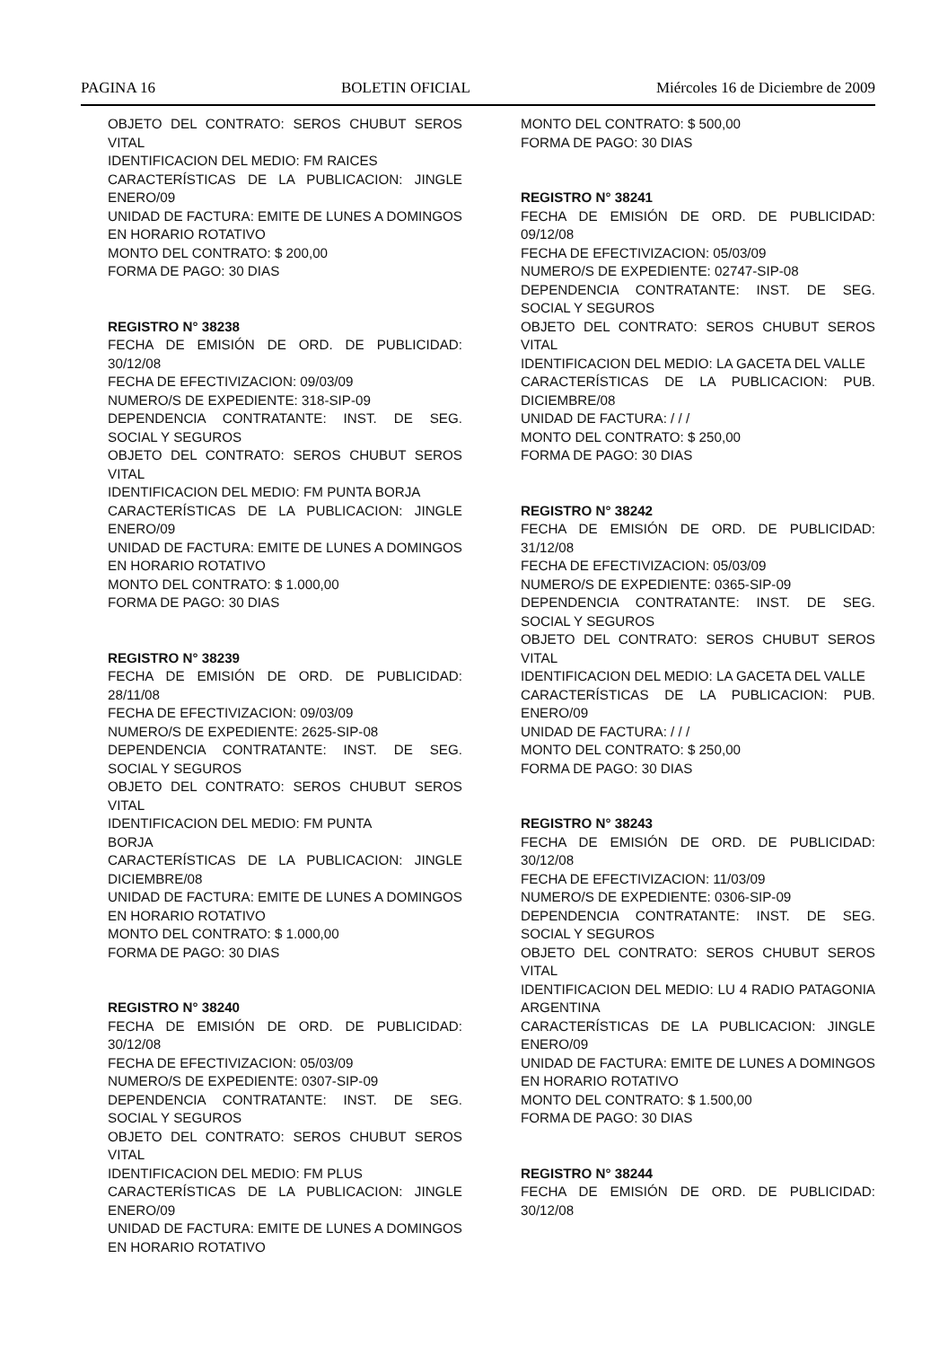PAGINA 16 BOLETIN OFICIAL Miércoles 16 de Diciembre de 2009
OBJETO DEL CONTRATO: SEROS CHUBUT SEROS VITAL
IDENTIFICACION DEL MEDIO: FM RAICES
CARACTERÍSTICAS DE LA PUBLICACION: JINGLE ENERO/09
UNIDAD DE FACTURA: EMITE DE LUNES A DOMINGOS EN HORARIO ROTATIVO
MONTO DEL CONTRATO: $ 200,00
FORMA DE PAGO: 30 DIAS
REGISTRO N° 38238
FECHA DE EMISIÓN DE ORD. DE PUBLICIDAD: 30/12/08
FECHA DE EFECTIVIZACION: 09/03/09
NUMERO/S DE EXPEDIENTE: 318-SIP-09
DEPENDENCIA CONTRATANTE: INST. DE SEG. SOCIAL Y SEGUROS
OBJETO DEL CONTRATO: SEROS CHUBUT SEROS VITAL
IDENTIFICACION DEL MEDIO: FM PUNTA BORJA
CARACTERÍSTICAS DE LA PUBLICACION: JINGLE ENERO/09
UNIDAD DE FACTURA: EMITE DE LUNES A DOMINGOS EN HORARIO ROTATIVO
MONTO DEL CONTRATO: $ 1.000,00
FORMA DE PAGO: 30 DIAS
REGISTRO N° 38239
FECHA DE EMISIÓN DE ORD. DE PUBLICIDAD: 28/11/08
FECHA DE EFECTIVIZACION: 09/03/09
NUMERO/S DE EXPEDIENTE: 2625-SIP-08
DEPENDENCIA CONTRATANTE: INST. DE SEG. SOCIAL Y SEGUROS
OBJETO DEL CONTRATO: SEROS CHUBUT SEROS VITAL
IDENTIFICACION DEL MEDIO: FM PUNTA
BORJA
CARACTERÍSTICAS DE LA PUBLICACION: JINGLE DICIEMBRE/08
UNIDAD DE FACTURA: EMITE DE LUNES A DOMINGOS EN HORARIO ROTATIVO
MONTO DEL CONTRATO: $ 1.000,00
FORMA DE PAGO: 30 DIAS
REGISTRO N° 38240
FECHA DE EMISIÓN DE ORD. DE PUBLICIDAD: 30/12/08
FECHA DE EFECTIVIZACION: 05/03/09
NUMERO/S DE EXPEDIENTE: 0307-SIP-09
DEPENDENCIA CONTRATANTE: INST. DE SEG. SOCIAL Y SEGUROS
OBJETO DEL CONTRATO: SEROS CHUBUT SEROS VITAL
IDENTIFICACION DEL MEDIO: FM PLUS
CARACTERÍSTICAS DE LA PUBLICACION: JINGLE ENERO/09
UNIDAD DE FACTURA: EMITE DE LUNES A DOMINGOS EN HORARIO ROTATIVO
MONTO DEL CONTRATO: $ 500,00
FORMA DE PAGO: 30 DIAS
REGISTRO N° 38241
FECHA DE EMISIÓN DE ORD. DE PUBLICIDAD: 09/12/08
FECHA DE EFECTIVIZACION: 05/03/09
NUMERO/S DE EXPEDIENTE: 02747-SIP-08
DEPENDENCIA CONTRATANTE: INST. DE SEG. SOCIAL Y SEGUROS
OBJETO DEL CONTRATO: SEROS CHUBUT SEROS VITAL
IDENTIFICACION DEL MEDIO: LA GACETA DEL VALLE
CARACTERÍSTICAS DE LA PUBLICACION: PUB. DICIEMBRE/08
UNIDAD DE FACTURA: / / /
MONTO DEL CONTRATO: $ 250,00
FORMA DE PAGO: 30 DIAS
REGISTRO N° 38242
FECHA DE EMISIÓN DE ORD. DE PUBLICIDAD: 31/12/08
FECHA DE EFECTIVIZACION: 05/03/09
NUMERO/S DE EXPEDIENTE: 0365-SIP-09
DEPENDENCIA CONTRATANTE: INST. DE SEG. SOCIAL Y SEGUROS
OBJETO DEL CONTRATO: SEROS CHUBUT SEROS VITAL
IDENTIFICACION DEL MEDIO: LA GACETA DEL VALLE
CARACTERÍSTICAS DE LA PUBLICACION: PUB. ENERO/09
UNIDAD DE FACTURA: / / /
MONTO DEL CONTRATO: $ 250,00
FORMA DE PAGO: 30 DIAS
REGISTRO N° 38243
FECHA DE EMISIÓN DE ORD. DE PUBLICIDAD: 30/12/08
FECHA DE EFECTIVIZACION: 11/03/09
NUMERO/S DE EXPEDIENTE: 0306-SIP-09
DEPENDENCIA CONTRATANTE: INST. DE SEG. SOCIAL Y SEGUROS
OBJETO DEL CONTRATO: SEROS CHUBUT SEROS VITAL
IDENTIFICACION DEL MEDIO: LU 4 RADIO PATAGONIA ARGENTINA
CARACTERÍSTICAS DE LA PUBLICACION: JINGLE ENERO/09
UNIDAD DE FACTURA: EMITE DE LUNES A DOMINGOS EN HORARIO ROTATIVO
MONTO DEL CONTRATO: $ 1.500,00
FORMA DE PAGO: 30 DIAS
REGISTRO N° 38244
FECHA DE EMISIÓN DE ORD. DE PUBLICIDAD: 30/12/08